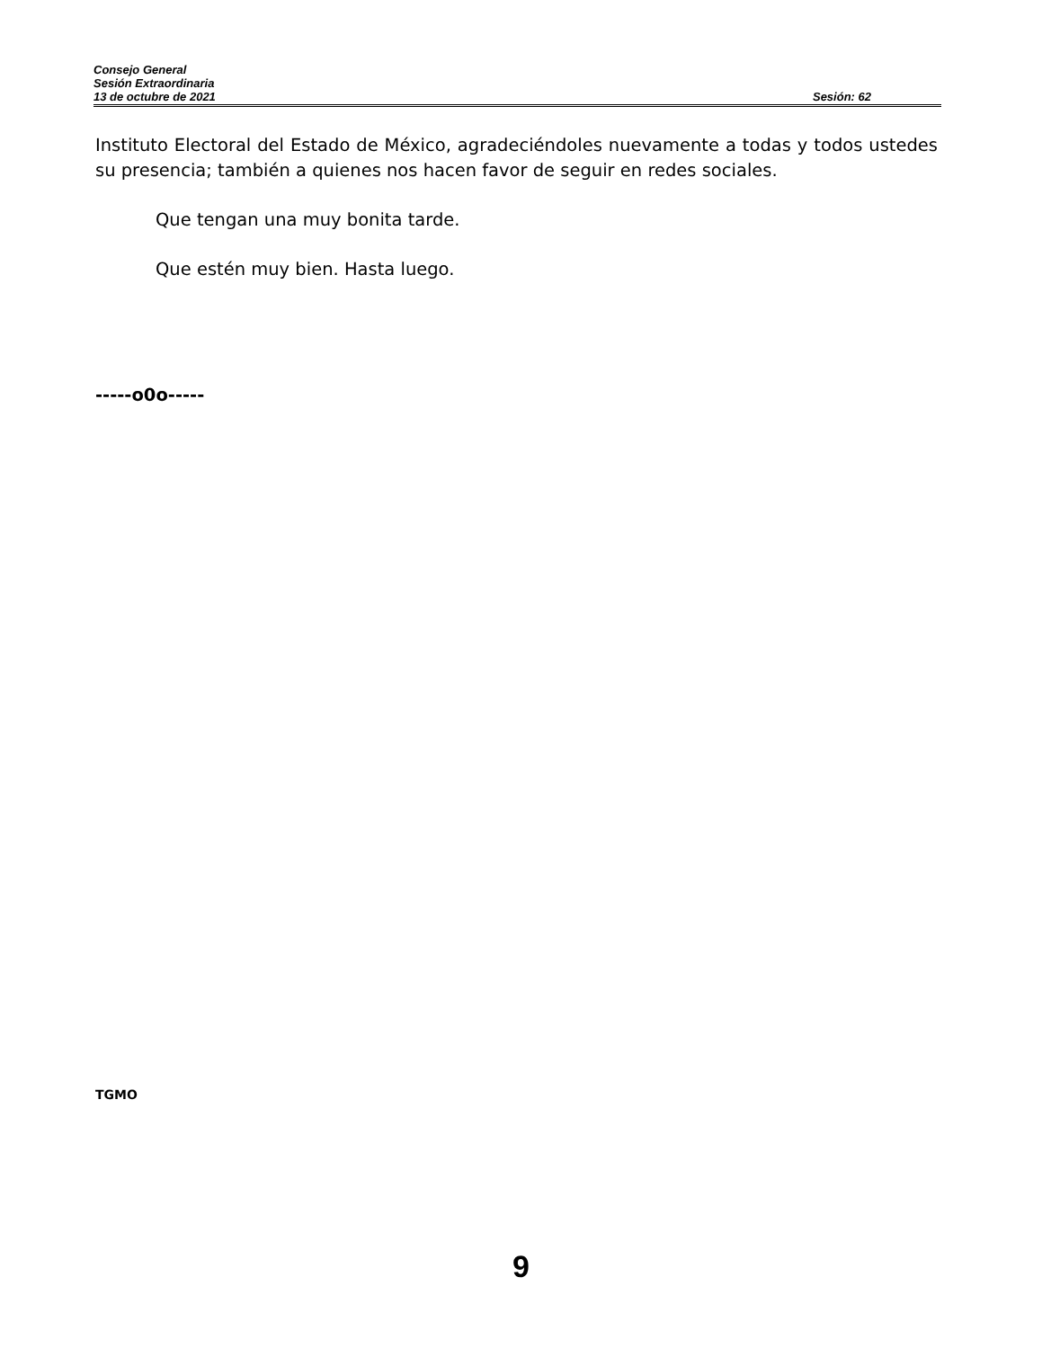Consejo General
Sesión Extraordinaria
13 de octubre de 2021 Sesión: 62
Instituto Electoral del Estado de México, agradeciéndoles nuevamente a todas y todos ustedes su presencia; también a quienes nos hacen favor de seguir en redes sociales.
Que tengan una muy bonita tarde.
Que estén muy bien. Hasta luego.
-----o0o-----
TGMO
9